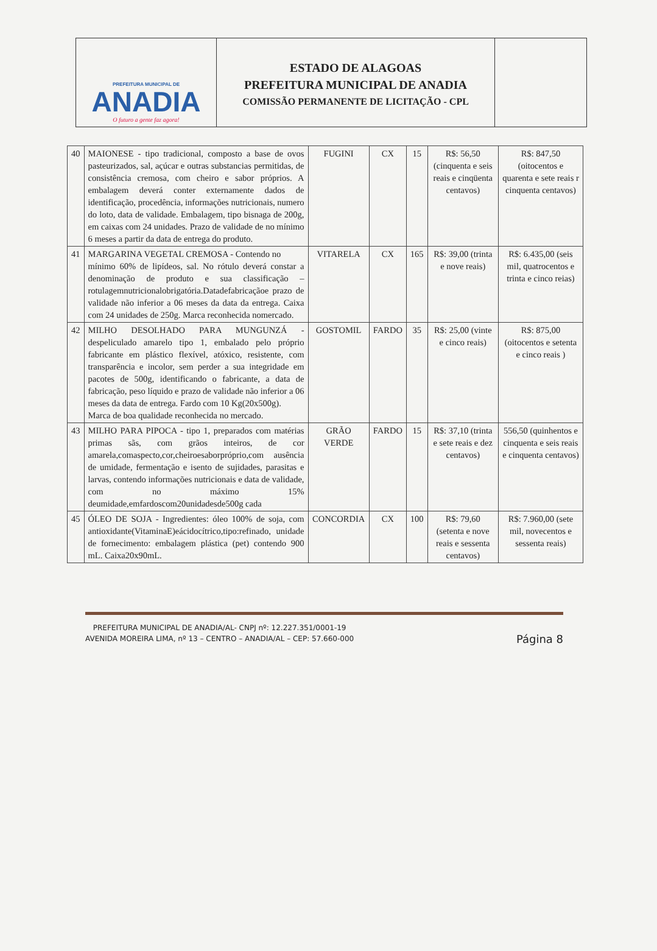PREFEITURA MUNICIPAL DE
ANADIA
O futuro a gente faz agora!
ESTADO DE ALAGOAS
PREFEITURA MUNICIPAL DE ANADIA
COMISSÃO PERMANENTE DE LICITAÇÃO - CPL
| 40 | MAIONESE - tipo tradicional, composto a base de ovos pasteurizados, sal, açúcar e outras substancias permitidas, de consistência cremosa, com cheiro e sabor próprios. A embalagem deverá conter externamente dados de identificação, procedência, informações nutricionais, numero do loto, data de validade. Embalagem, tipo bisnaga de 200g, em caixas com 24 unidades. Prazo de validade de no mínimo 6 meses a partir da data de entrega do produto. | FUGINI | CX | 15 | R$: 56,50 (cinquenta e seis reais e cinqüenta centavos) | R$: 847,50 (oitocentos e quarenta e sete reais r cinquenta centavos) |
| 41 | MARGARINA VEGETAL CREMOSA - Contendo no mínimo 60% de lipídeos, sal. No rótulo deverá constar a denominação de produto e sua classificação – rotulagemnutricionalobrigatória.Datadefabricaçãoe prazo de validade não inferior a 06 meses da data da entrega. Caixa com 24 unidades de 250g. Marca reconhecida nomercado. | VITARELA | CX | 165 | R$: 39,00 (trinta e nove reais) | R$: 6.435,00 (seis mil, quatrocentos e trinta e cinco reias) |
| 42 | MILHO DESOLHADO PARA MUNGUNZÁ -despeliculado amarelo tipo 1, embalado pelo próprio fabricante em plástico flexível, atóxico, resistente, com transparência e incolor, sem perder a sua integridade em pacotes de 500g, identificando o fabricante, a data de fabricação, peso líquido e prazo de validade não inferior a 06 meses da data de entrega. Fardo com 10 Kg(20x500g). Marca de boa qualidade reconhecida no mercado. | GOSTOMIL | FARDO | 35 | R$: 25,00 (vinte e cinco reais) | R$: 875,00 (oitocentos e setenta e cinco reais ) |
| 43 | MILHO PARA PIPOCA - tipo 1, preparados com matérias primas sãs, com grãos inteiros, de cor amarela,comaspecto,cor,cheiroesaborpróprio,com ausência de umidade, fermentação e isento de sujidades, parasitas e larvas, contendo informações nutricionais e data de validade, com no máximo 15% deumidade,emfardoscom20unidadesde500g cada | GRÃO VERDE | FARDO | 15 | R$: 37,10 (trinta e sete reais e dez centavos) | 556,50 (quinhentos e cinquenta e seis reais e cinquenta centavos) |
| 45 | ÓLEO DE SOJA - Ingredientes: óleo 100% de soja, com antioxidante(VitaminaE)eácidocítrico,tipo:refinado, unidade de fornecimento: embalagem plástica (pet) contendo 900 mL. Caixa20x90mL. | CONCORDIA | CX | 100 | R$: 79,60 (setenta e nove reais e sessenta centavos) | R$: 7.960,00 (sete mil, novecentos e sessenta reais) |
PREFEITURA MUNICIPAL DE ANADIA/AL- CNPJ nº: 12.227.351/0001-19
AVENIDA MOREIRA LIMA, nº 13 – CENTRO – ANADIA/AL – CEP: 57.660-000
Página 8